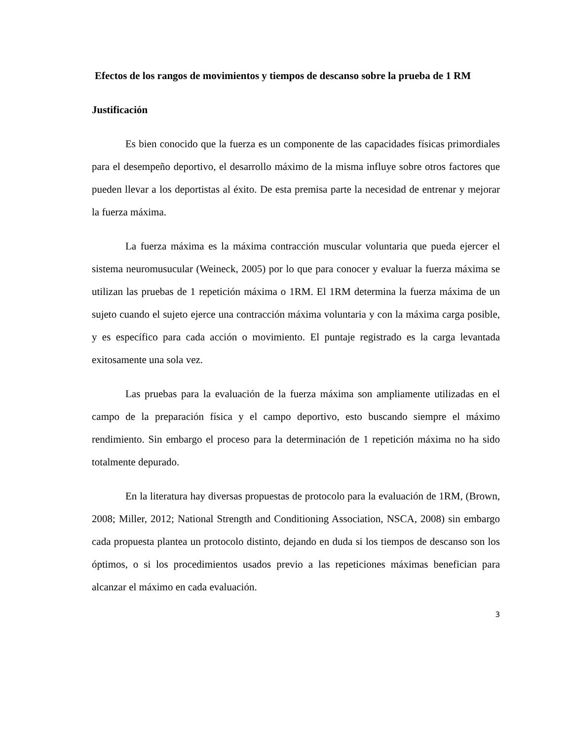Efectos de los rangos de movimientos y tiempos de descanso sobre la prueba de 1 RM
Justificación
Es bien conocido que la fuerza es un componente de las capacidades físicas primordiales para el desempeño deportivo, el desarrollo máximo de la misma influye sobre otros factores que pueden llevar a los deportistas al éxito. De esta premisa parte la necesidad de entrenar y mejorar la fuerza máxima.
La fuerza máxima es la máxima contracción muscular voluntaria que pueda ejercer el sistema neuromusucular (Weineck, 2005) por lo que para conocer y evaluar la fuerza máxima se utilizan las pruebas de 1 repetición máxima o 1RM. El 1RM determina la fuerza máxima de un sujeto cuando el sujeto ejerce una contracción máxima voluntaria y con la máxima carga posible, y es específico para cada acción o movimiento. El puntaje registrado es la carga levantada exitosamente una sola vez.
Las pruebas para la evaluación de la fuerza máxima son ampliamente utilizadas en el campo de la preparación física y el campo deportivo, esto buscando siempre el máximo rendimiento. Sin embargo el proceso para la determinación de 1 repetición máxima no ha sido totalmente depurado.
En la literatura hay diversas propuestas de protocolo para la evaluación de 1RM, (Brown, 2008; Miller, 2012; National Strength and Conditioning Association, NSCA, 2008) sin embargo cada propuesta plantea un protocolo distinto, dejando en duda si los tiempos de descanso son los óptimos, o si los procedimientos usados previo a las repeticiones máximas benefician para alcanzar el máximo en cada evaluación.
3